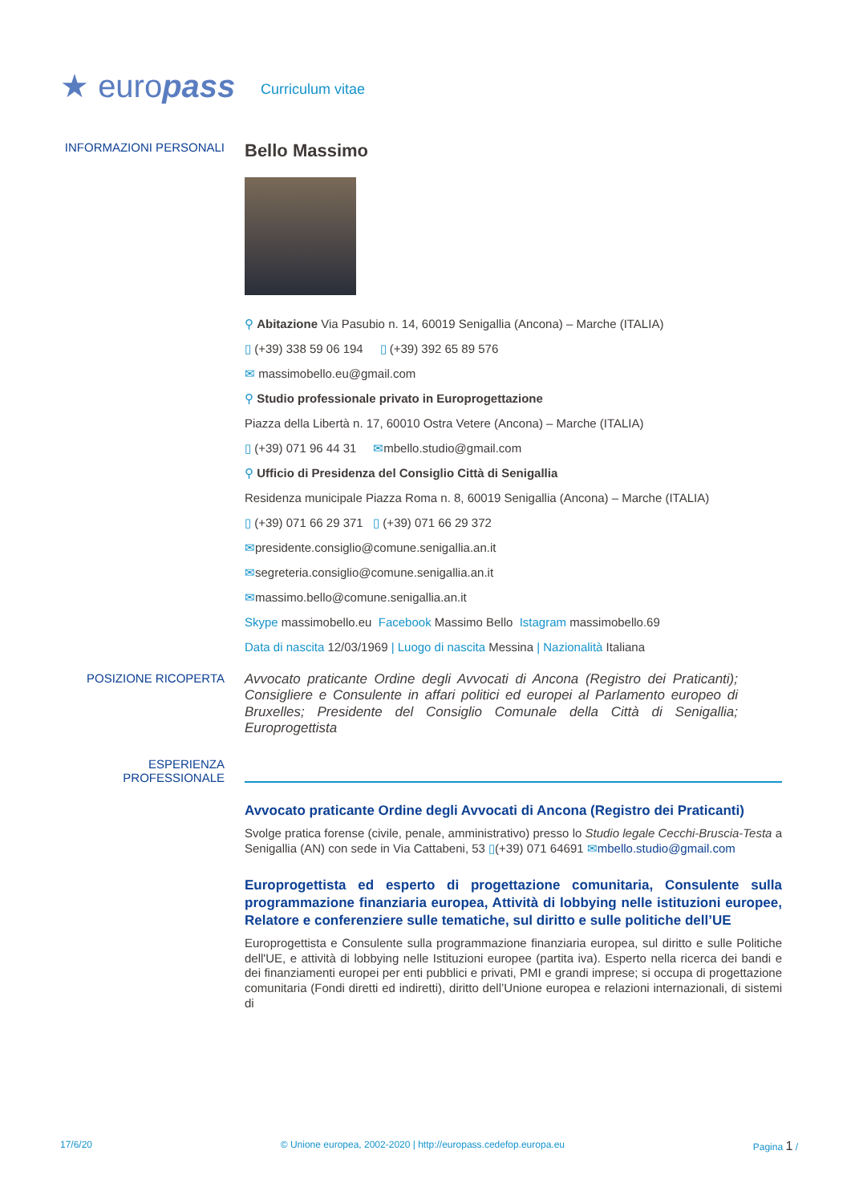★ euro pass
Curriculum vitae
INFORMAZIONI PERSONALI
Bello Massimo
⚲ Abitazione Via Pasubio n. 14, 60019 Senigallia (Ancona) – Marche (ITALIA)
▯ (+39) 338 59 06 194 ▯ (+39) 392 65 89 576
✉ massimobello.eu@gmail.com
⚲ Studio professionale privato in Europrogettazione
Piazza della Libertà n. 17, 60010 Ostra Vetere (Ancona) – Marche (ITALIA)
▯ (+39) 071 96 44 31 ✉mbello.studio@gmail.com
⚲ Ufficio di Presidenza del Consiglio Città di Senigallia
Residenza municipale Piazza Roma n. 8, 60019 Senigallia (Ancona) – Marche (ITALIA)
▯ (+39) 071 66 29 371 ▯ (+39) 071 66 29 372
✉presidente.consiglio@comune.senigallia.an.it
✉segreteria.consiglio@comune.senigallia.an.it
✉massimo.bello@comune.senigallia.an.it
Skype massimobello.eu Facebook Massimo Bello Istagram massimobello.69
Data di nascita 12/03/1969 | Luogo di nascita Messina | Nazionalità Italiana
POSIZIONE RICOPERTA
Avvocato praticante Ordine degli Avvocati di Ancona (Registro dei Praticanti); Consigliere e Consulente in affari politici ed europei al Parlamento europeo di Bruxelles; Presidente del Consiglio Comunale della Città di Senigallia; Europrogettista
ESPERIENZA
PROFESSIONALE
Avvocato praticante Ordine degli Avvocati di Ancona (Registro dei Praticanti)
Svolge pratica forense (civile, penale, amministrativo) presso lo Studio legale Cecchi-Bruscia-Testa a Senigallia (AN) con sede in Via Cattabeni, 53 ▯(+39) 071 64691 ✉mbello.studio@gmail.com
Europrogettista ed esperto di progettazione comunitaria, Consulente sulla programmazione finanziaria europea, Attività di lobbying nelle istituzioni europee, Relatore e conferenziere sulle tematiche, sul diritto e sulle politiche dell’UE
Europrogettista e Consulente sulla programmazione finanziaria europea, sul diritto e sulle Politiche dell'UE, e attività di lobbying nelle Istituzioni europee (partita iva). Esperto nella ricerca dei bandi e dei finanziamenti europei per enti pubblici e privati, PMI e grandi imprese; si occupa di progettazione comunitaria (Fondi diretti ed indiretti), diritto dell’Unione europea e relazioni internazionali, di sistemi di
17/6/20 © Unione europea, 2002-2020 | http://europass.cedefop.europa.eu Pagina 1 /